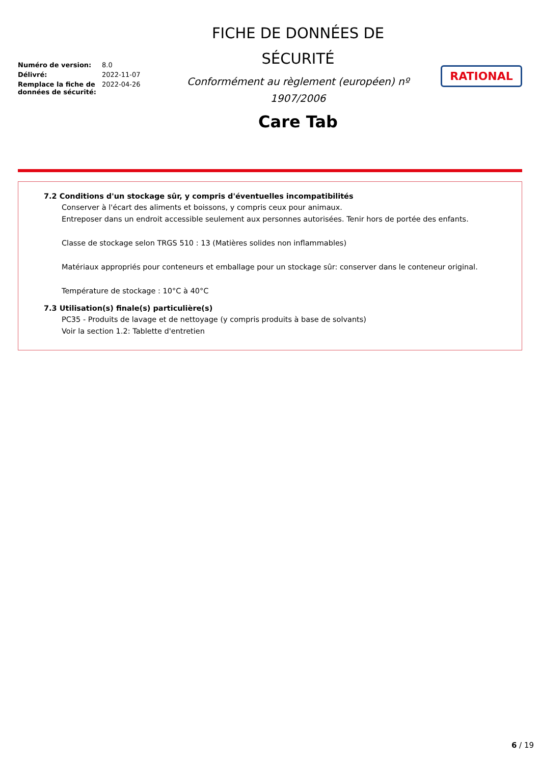| Numéro de version: | 8.0 |
| Délivré: | 2022-11-07 |
| Remplace la fiche de données de sécurité: | 2022-04-26 |
FICHE DE DONNÉES DE
SÉCURITÉ
Conformément au règlement (européen) nº
1907/2006
Care Tab
RATIONAL
7.2 Conditions d'un stockage sûr, y compris d'éventuelles incompatibilités
Conserver à l'écart des aliments et boissons, y compris ceux pour animaux.
Entreposer dans un endroit accessible seulement aux personnes autorisées. Tenir hors de portée des enfants.
Classe de stockage selon TRGS 510 : 13 (Matières solides non inflammables)
Matériaux appropriés pour conteneurs et emballage pour un stockage sûr: conserver dans le conteneur original.
Température de stockage : 10°C à 40°C
7.3 Utilisation(s) finale(s) particulière(s)
PC35 - Produits de lavage et de nettoyage (y compris produits à base de solvants)
Voir la section 1.2: Tablette d'entretien
6 / 19